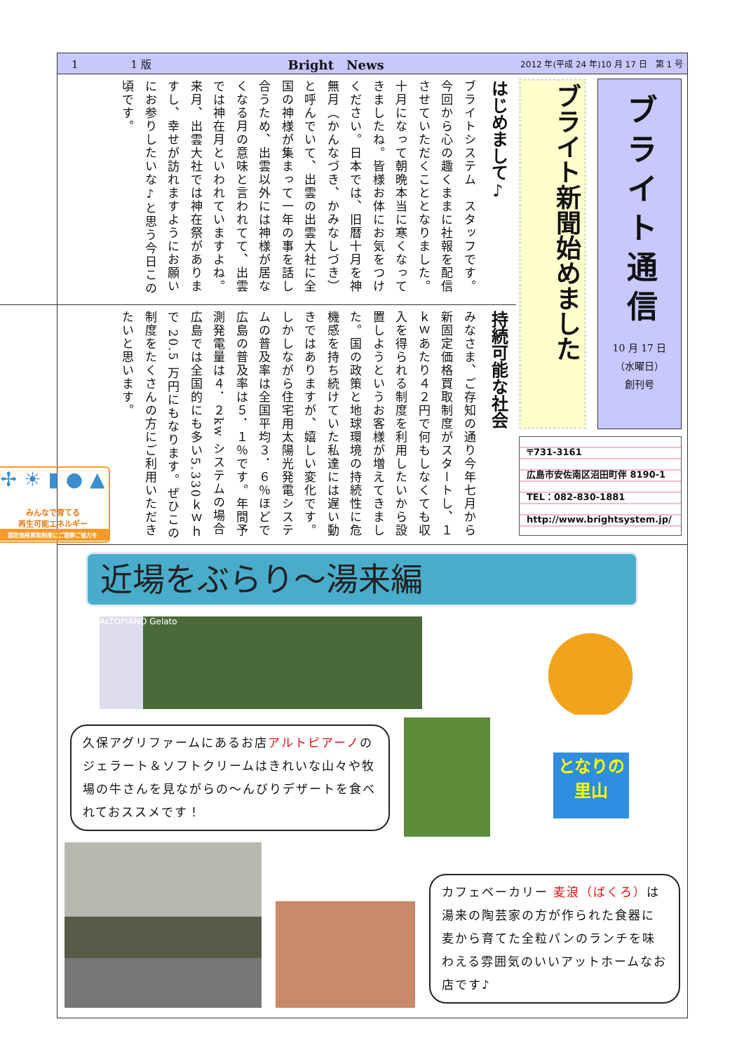1　　　　　1 版 Bright　News 2012 年(平成 24 年)10 月 17 日　第 1 号
ブライト通信
10 月 17 日
（水曜日）
創刊号
ブライト新聞始めました
〒731-3161
広島市安佐南区沼田町伴 8190-1
TEL：082-830-1881
http://www.brightsystem.jp/
はじめまして♪
ブライトシステム　スタッフです。今回から心の趣くままに社報を配信させていただくこととなりました。十月になって朝晩本当に寒くなってきましたね。皆様お体にお気をつけください。日本では、旧暦十月を神無月（かんなづき、かみなしづき）と呼んでいて、出雲の出雲大社に全国の神様が集まって一年の事を話し合うため、出雲以外には神様が居なくなる月の意味と言われてて、出雲では神在月といわれていますよね。来月、出雲大社では神在祭がありますし、幸せが訪れますようにお願いにお参りしたいな♪と思う今日この頃です。
持続可能な社会
みなさま、ご存知の通り今年七月から新固定価格買取制度がスタートし、１ｋｗあたり４２円で何もしなくても収入を得られる制度を利用したいから設置しようというお客様が増えてきました。国の政策と地球環境の持続性に危機感を持ち続けていた私達には遅い動きではありますが、嬉しい変化です。しかしながら住宅用太陽光発電システムの普及率は全国平均３．６％ほどで広島の普及率は５．１％です。年間予測発電量は４．２kw システムの場合広島では全国的にも多い5.330ｋｗｈで 20.5 万円にもなります。ぜひこの制度をたくさんの方にご利用いただきたいと思います。
✢ ☀ ▮ ● ▲
みんなで育てる
再生可能エネルギー
固定価格買取制度にご理解ご協力を
近場をぶらり～湯来編
ALTOPIANO Gelato
久保アグリファームにあるお店アルトピアーノのジェラート＆ソフトクリームはきれいな山々や牧場の牛さんを見ながらの～んびりデザートを食べれておススメです！
となりの里山
カフェベーカリー 麦浪（ばくろ）は湯来の陶芸家の方が作られた食器に麦から育てた全粒パンのランチを味わえる雰囲気のいいアットホームなお店です♪